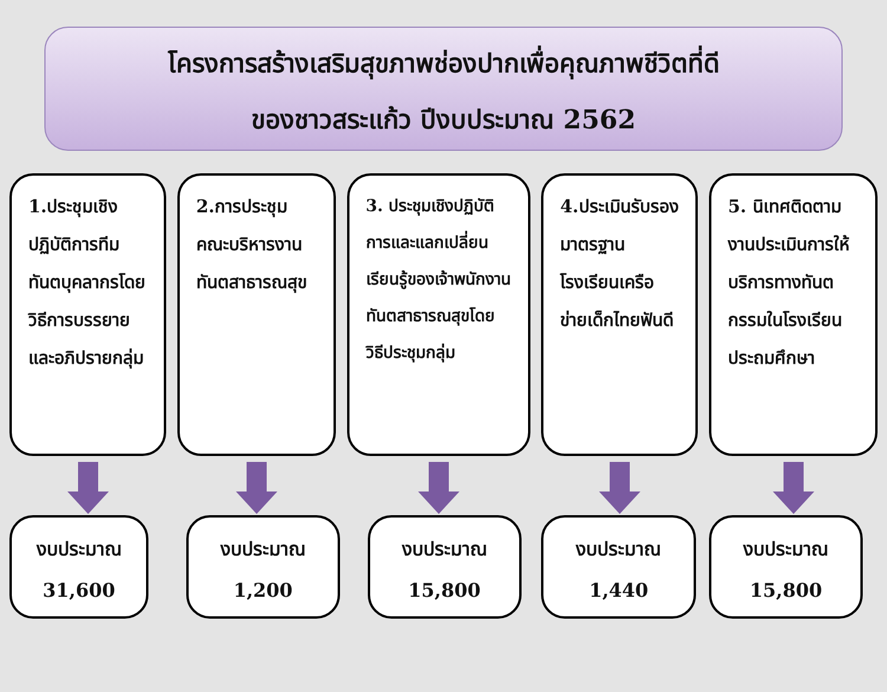โครงการสร้างเสริมสุขภาพช่องปากเพื่อคุณภาพชีวิตที่ดี
ของชาวสระแก้ว ปีงบประมาณ 2562
1.ประชุมเชิงปฏิบัติการทีมทันตบุคลากรโดยวิธีการบรรยายและอภิปรายกลุ่ม
งบประมาณ
31,600
2.การประชุมคณะบริหารงานทันตสาธารณสุข
งบประมาณ
1,200
3. ประชุมเชิงปฏิบัติการและแลกเปลี่ยนเรียนรู้ของเจ้าพนักงานทันตสาธารณสุขโดยวิธีประชุมกลุ่ม
งบประมาณ
15,800
4.ประเมินรับรองมาตรฐานโรงเรียนเครือข่ายเด็กไทยฟันดี
งบประมาณ
1,440
5. นิเทศติดตามงานประเมินการให้บริการทางทันตกรรมในโรงเรียนประถมศึกษา
งบประมาณ
15,800